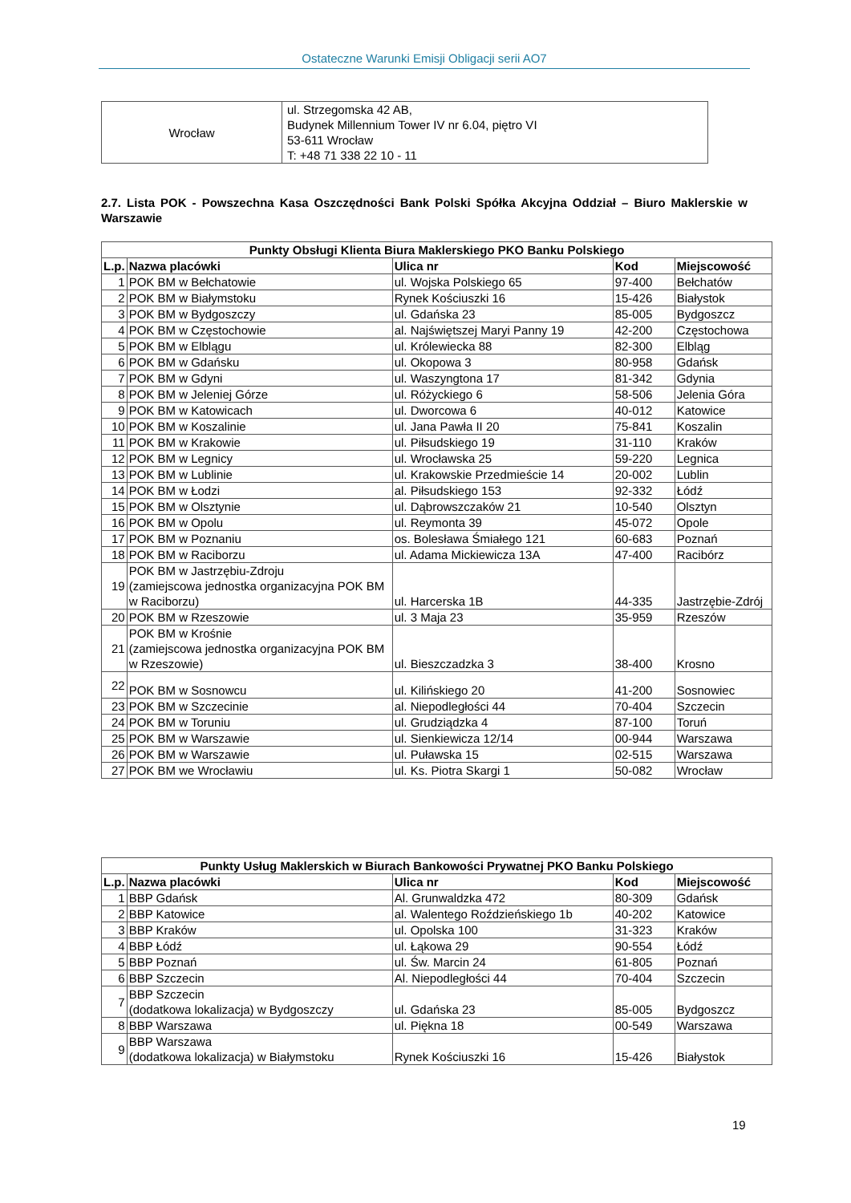Ostateczne Warunki Emisji Obligacji serii AO7
| Wrocław | ul. Strzegomska 42 AB, Budynek Millennium Tower IV nr 6.04, piętro VI 53-611 Wrocław T: +48 71 338 22 10 - 11 |
2.7. Lista POK - Powszechna Kasa Oszczędności Bank Polski Spółka Akcyjna Oddział – Biuro Maklerskie w Warszawie
| Punkty Obsługi Klienta Biura Maklerskiego PKO Banku Polskiego | | | | |
| --- | --- | --- | --- | --- |
| L.p. | Nazwa placówki | Ulica nr | Kod | Miejscowość |
| 1 | POK BM w Bełchatowie | ul. Wojska Polskiego 65 | 97-400 | Bełchatów |
| 2 | POK BM w Białymstoku | Rynek Kościuszki 16 | 15-426 | Białystok |
| 3 | POK BM w Bydgoszczy | ul. Gdańska 23 | 85-005 | Bydgoszcz |
| 4 | POK BM w Częstochowie | al. Najświętszej Maryi Panny 19 | 42-200 | Częstochowa |
| 5 | POK BM w Elblągu | ul. Królewiecka 88 | 82-300 | Elbląg |
| 6 | POK BM w Gdańsku | ul. Okopowa 3 | 80-958 | Gdańsk |
| 7 | POK BM w Gdyni | ul. Waszyngtona 17 | 81-342 | Gdynia |
| 8 | POK BM w Jeleniej Górze | ul. Różyckiego 6 | 58-506 | Jelenia Góra |
| 9 | POK BM w Katowicach | ul. Dworcowa 6 | 40-012 | Katowice |
| 10 | POK BM w Koszalinie | ul. Jana Pawła II 20 | 75-841 | Koszalin |
| 11 | POK BM w Krakowie | ul. Piłsudskiego 19 | 31-110 | Kraków |
| 12 | POK BM w Legnicy | ul. Wrocławska 25 | 59-220 | Legnica |
| 13 | POK BM w Lublinie | ul. Krakowskie Przedmieście 14 | 20-002 | Lublin |
| 14 | POK BM w Łodzi | al. Piłsudskiego 153 | 92-332 | Łódź |
| 15 | POK BM w Olsztynie | ul. Dąbrowszczaków 21 | 10-540 | Olsztyn |
| 16 | POK BM w Opolu | ul. Reymonta 39 | 45-072 | Opole |
| 17 | POK BM w Poznaniu | os. Bolesława Śmiałego 121 | 60-683 | Poznań |
| 18 | POK BM w Raciborzu | ul. Adama Mickiewicza 13A | 47-400 | Racibórz |
| 19 | POK BM w Jastrzębiu-Zdroju (zamiejscowa jednostka organizacyjna POK BM w Raciborzu) | ul. Harcerska 1B | 44-335 | Jastrzębie-Zdrój |
| 20 | POK BM w Rzeszowie | ul. 3 Maja 23 | 35-959 | Rzeszów |
| 21 | POK BM w Krośnie (zamiejscowa jednostka organizacyjna POK BM w Rzeszowie) | ul. Bieszczadzka 3 | 38-400 | Krosno |
| 22 | POK BM w Sosnowcu | ul. Kilińskiego 20 | 41-200 | Sosnowiec |
| 23 | POK BM w Szczecinie | al. Niepodległości 44 | 70-404 | Szczecin |
| 24 | POK BM w Toruniu | ul. Grudziądzka 4 | 87-100 | Toruń |
| 25 | POK BM w Warszawie | ul. Sienkiewicza 12/14 | 00-944 | Warszawa |
| 26 | POK BM w Warszawie | ul. Puławska 15 | 02-515 | Warszawa |
| 27 | POK BM we Wrocławiu | ul. Ks. Piotra Skargi 1 | 50-082 | Wrocław |
| Punkty Usług Maklerskich w Biurach Bankowości Prywatnej PKO Banku Polskiego | | | | |
| --- | --- | --- | --- | --- |
| L.p. | Nazwa placówki | Ulica nr | Kod | Miejscowość |
| 1 | BBP Gdańsk | Al. Grunwaldzka 472 | 80-309 | Gdańsk |
| 2 | BBP Katowice | al. Walentego Roździeńskiego 1b | 40-202 | Katowice |
| 3 | BBP Kraków | ul. Opolska 100 | 31-323 | Kraków |
| 4 | BBP Łódź | ul. Łąkowa 29 | 90-554 | Łódź |
| 5 | BBP Poznań | ul. Św. Marcin 24 | 61-805 | Poznań |
| 6 | BBP Szczecin | Al. Niepodległości 44 | 70-404 | Szczecin |
| 7 | BBP Szczecin (dodatkowa lokalizacja) w Bydgoszczy | ul. Gdańska 23 | 85-005 | Bydgoszcz |
| 8 | BBP Warszawa | ul. Piękna 18 | 00-549 | Warszawa |
| 9 | BBP Warszawa (dodatkowa lokalizacja) w Białymstoku | Rynek Kościuszki 16 | 15-426 | Białystok |
19